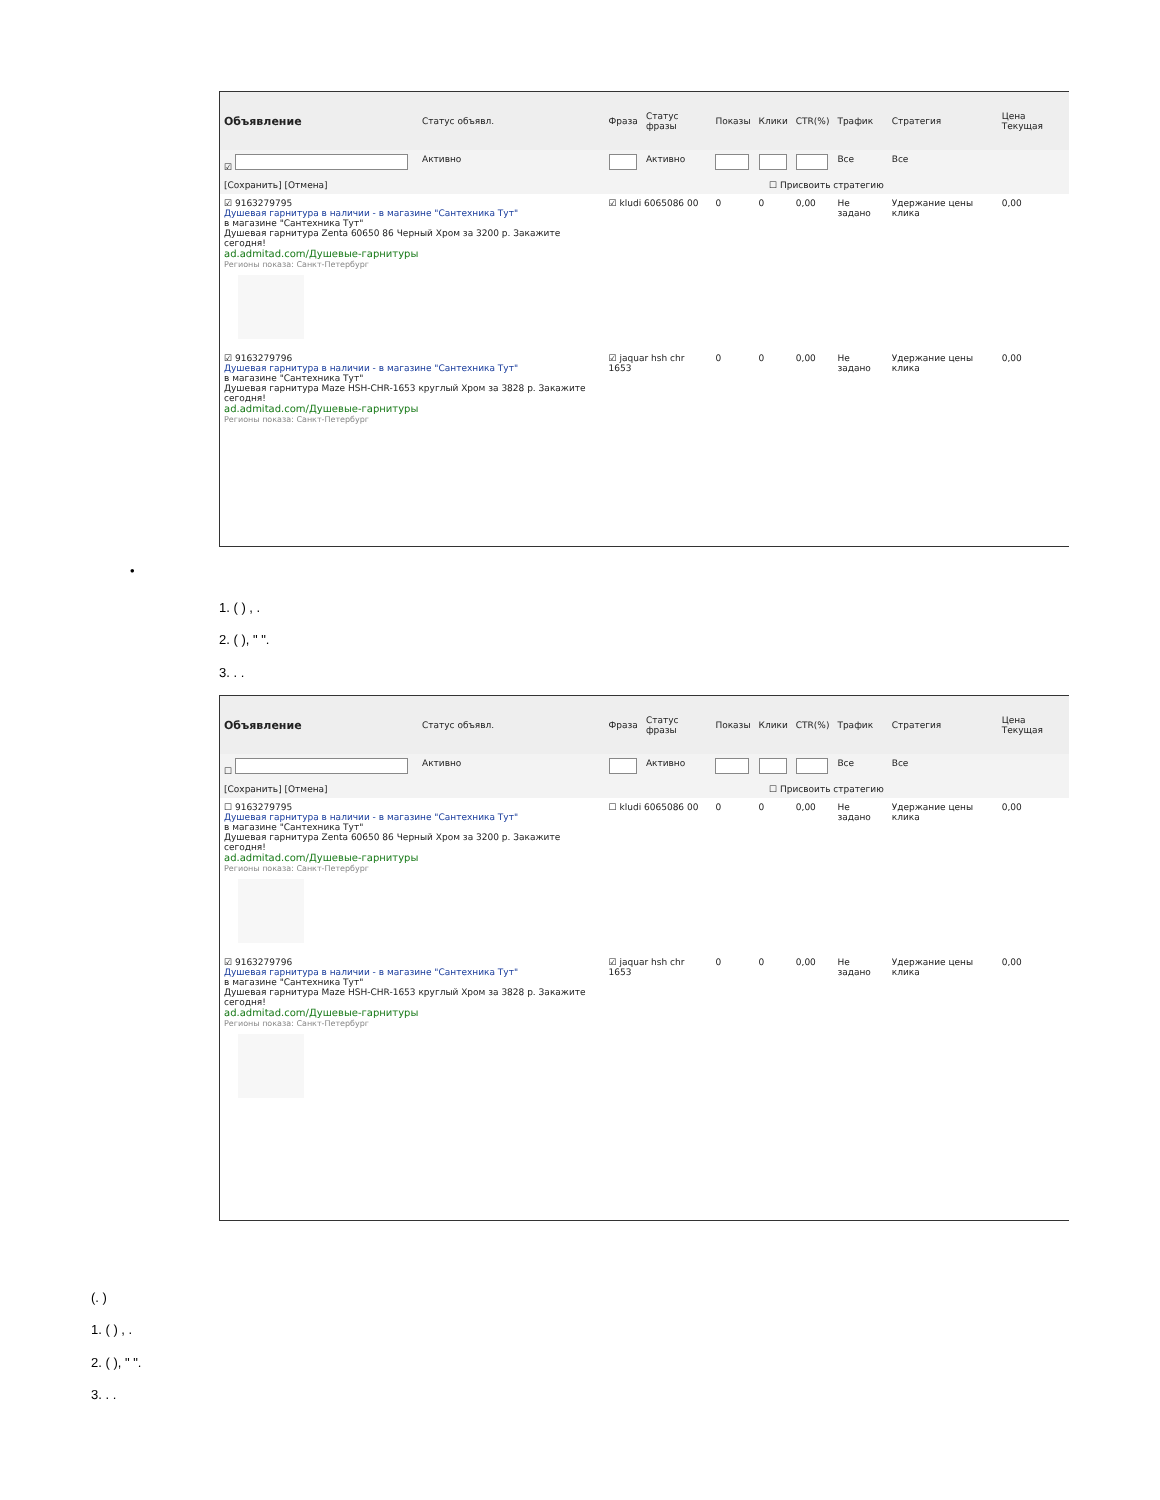| Объявление | Статус объявл. | Фраза | Статус фразы | Показы | Клики | CTR(%) | Трафик | Стратегия | Цена Текущая |
| --- | --- | --- | --- | --- | --- | --- | --- | --- | --- |
| ☑ | Активно | | Активно | | | | Все | Все | |
| [Сохранить] [Отмена] ☐ Присвоить стратегию | | | | | | | | | |
| ☑ 9163279795 Душевая гарнитура в наличии - в магазине "Сантехника Тут" в магазине "Сантехника Тут" Душевая гарнитура Zenta 60650 86 Черный Хром за 3200 р. Закажите сегодня! ad.admitad.com/Душевые-гарнитуры Регионы показа: Санкт-Петербург | | ☑ kludi 6065086 00 | | 0 | 0 | 0,00 | Не задано | Удержание цены клика | 0,00 |
| ☑ 9163279796 Душевая гарнитура в наличии - в магазине "Сантехника Тут" в магазине "Сантехника Тут" Душевая гарнитура Maze HSH-CHR-1653 круглый Хром за 3828 р. Закажите сегодня! ad.admitad.com/Душевые-гарнитуры Регионы показа: Санкт-Петербург | | ☑ jaquar hsh chr 1653 | | 0 | 0 | 0,00 | Не задано | Удержание цены клика | 0,00 |
•
1. ( ) , .
2. ( ), " ".
3. . .
| Объявление | Статус объявл. | Фраза | Статус фразы | Показы | Клики | CTR(%) | Трафик | Стратегия | Цена Текущая |
| --- | --- | --- | --- | --- | --- | --- | --- | --- | --- |
| ☐ | Активно | | Активно | | | | Все | Все | |
| [Сохранить] [Отмена] ☐ Присвоить стратегию | | | | | | | | | |
| ☐ 9163279795 Душевая гарнитура в наличии - в магазине "Сантехника Тут" в магазине "Сантехника Тут" Душевая гарнитура Zenta 60650 86 Черный Хром за 3200 р. Закажите сегодня! ad.admitad.com/Душевые-гарнитуры Регионы показа: Санкт-Петербург | | ☐ kludi 6065086 00 | | 0 | 0 | 0,00 | Не задано | Удержание цены клика | 0,00 |
| ☑ 9163279796 Душевая гарнитура в наличии - в магазине "Сантехника Тут" в магазине "Сантехника Тут" Душевая гарнитура Maze HSH-CHR-1653 круглый Хром за 3828 р. Закажите сегодня! ad.admitad.com/Душевые-гарнитуры Регионы показа: Санкт-Петербург | | ☑ jaquar hsh chr 1653 | | 0 | 0 | 0,00 | Не задано | Удержание цены клика | 0,00 |
(. )
1. ( ) , .
2. ( ), " ".
3. . .